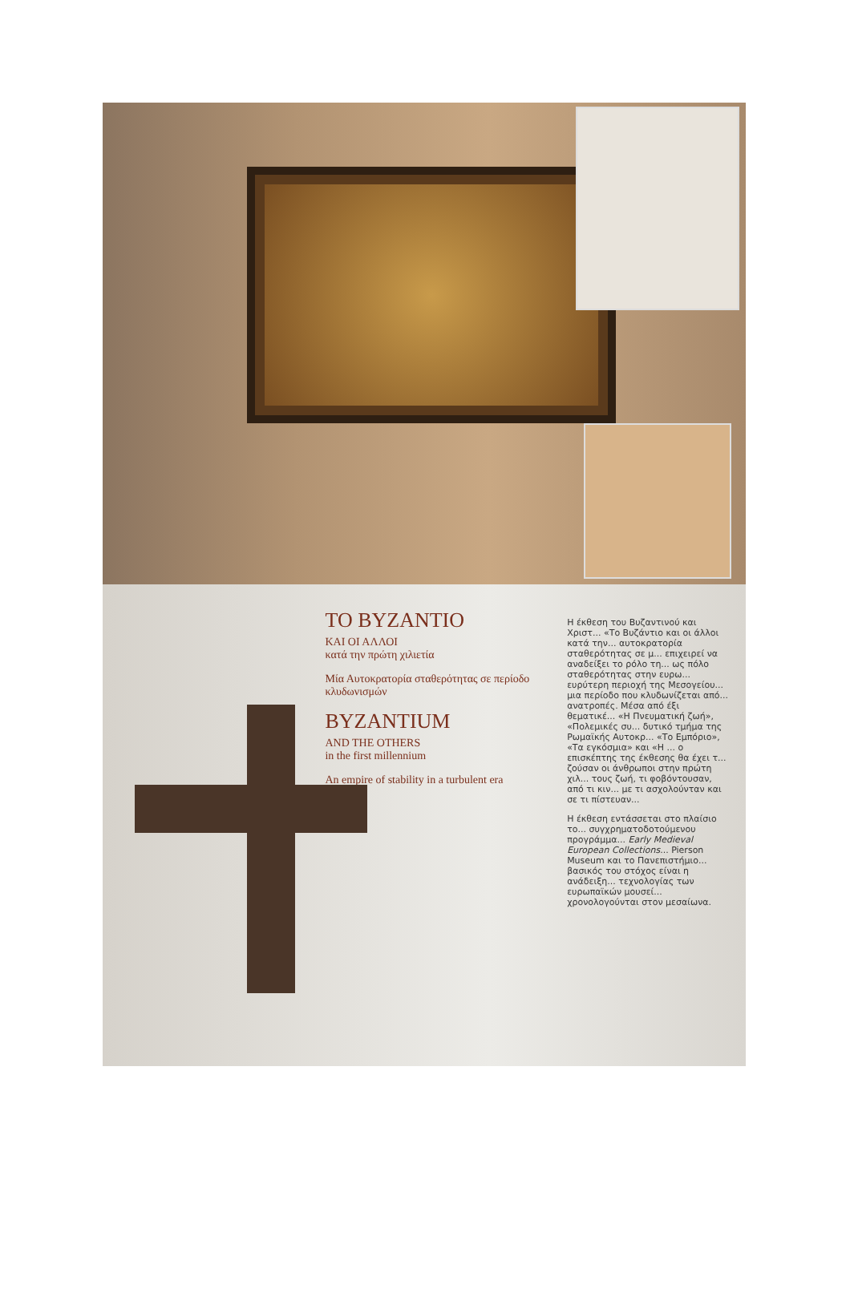ΤΟ ΒΥΖΑΝΤΙΟ
ΚΑΙ ΟΙ ΑΛΛΟΙ
κατά την πρώτη χιλιετία
Μία Αυτοκρατορία σταθερότητας σε περίοδο κλυδωνισμών
BYZANTIUM
AND THE OTHERS
in the first millennium
An empire of stability in a turbulent era
Η έκθεση του Βυζαντινού και Χριστ... «Το Βυζάντιο και οι άλλοι κατά την... αυτοκρατορία σταθερότητας σε μ... επιχειρεί να αναδείξει το ρόλο τη... ως πόλο σταθερότητας στην ευρω... ευρύτερη περιοχή της Μεσογείου... μια περίοδο που κλυδωνίζεται από... ανατροπές. Μέσα από έξι θεματικέ... «Η Πνευματική ζωή», «Πολεμικές συ... δυτικό τμήμα της Ρωμαϊκής Αυτοκρ... «Το Εμπόριο», «Τα εγκόσμια» και «Η ... ο επισκέπτης της έκθεσης θα έχει τ... ζούσαν οι άνθρωποι στην πρώτη χιλ... τους ζωή, τι φοβόντουσαν, από τι κιν... με τι ασχολούνταν και σε τι πίστευαν...
Η έκθεση εντάσσεται στο πλαίσιο το... συγχρηματοδοτούμενου προγράμμα... Early Medieval European Collections... Pierson Museum και το Πανεπιστήμιο... βασικός του στόχος είναι η ανάδειξη... τεχνολογίας των ευρωπαϊκών μουσεί... χρονολογούνται στον μεσαίωνα.